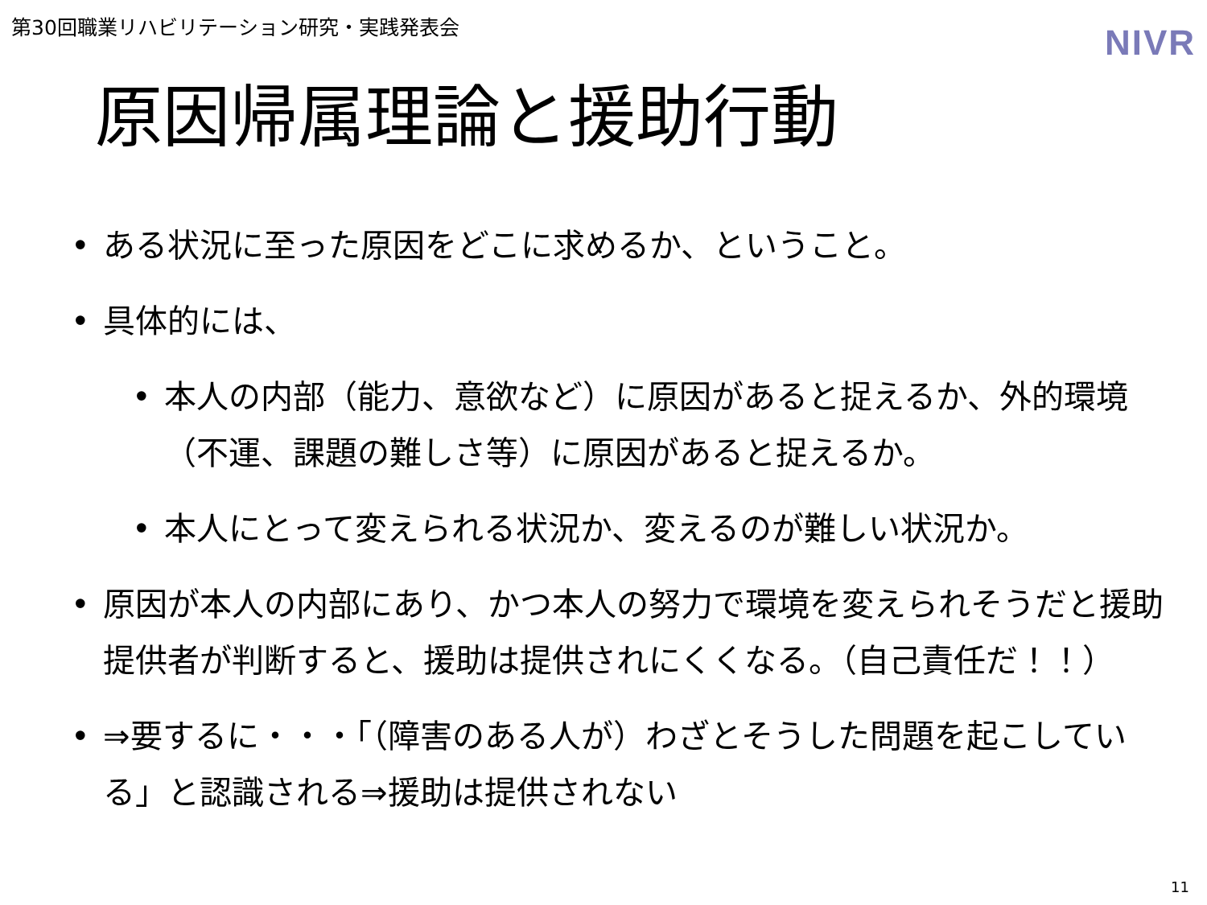第30回職業リハビリテーション研究・実践発表会
NIVR
原因帰属理論と援助行動
• ある状況に至った原因をどこに求めるか、ということ。
• 具体的には、
• 本人の内部（能力、意欲など）に原因があると捉えるか、外的環境（不運、課題の難しさ等）に原因があると捉えるか。
• 本人にとって変えられる状況か、変えるのが難しい状況か。
• 原因が本人の内部にあり、かつ本人の努力で環境を変えられそうだと援助提供者が判断すると、援助は提供されにくくなる。（自己責任だ！！）
• ⇒要するに・・・「（障害のある人が）わざとそうした問題を起こしている」と認識される⇒援助は提供されない
11